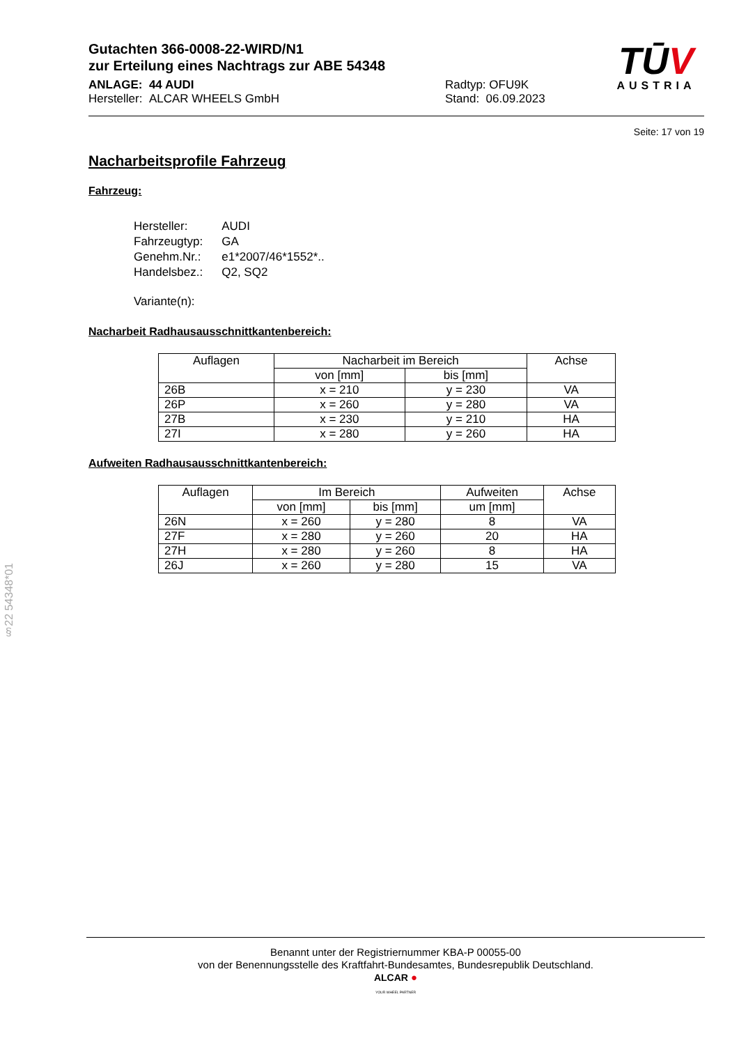Gutachten 366-0008-22-WIRD/N1
zur Erteilung eines Nachtrags zur ABE 54348
ANLAGE: 44 AUDI
Hersteller: ALCAR WHEELS GmbH
Radtyp: OFU9K
Stand: 06.09.2023
Seite: 17 von 19
Nacharbeitsprofile Fahrzeug
Fahrzeug:
| Hersteller: | AUDI |
| Fahrzeugtyp: | GA |
| Genehm.Nr.: | e1*2007/46*1552*.. |
| Handelsbez.: | Q2, SQ2 |
| Variante(n): | |
Nacharbeit Radhausausschnittkantenbereich:
| Auflagen | Nacharbeit im Bereich | | Achse |
| --- | --- | --- | --- |
| | von [mm] | bis [mm] | |
| 26B | x = 210 | y = 230 | VA |
| 26P | x = 260 | y = 280 | VA |
| 27B | x = 230 | y = 210 | HA |
| 27I | x = 280 | y = 260 | HA |
Aufweiten Radhausausschnittkantenbereich:
| Auflagen | Im Bereich | | Aufweiten | Achse |
| --- | --- | --- | --- | --- |
| | von [mm] | bis [mm] | um [mm] | |
| 26N | x = 260 | y = 280 | 8 | VA |
| 27F | x = 280 | y = 260 | 20 | HA |
| 27H | x = 280 | y = 260 | 8 | HA |
| 26J | x = 260 | y = 280 | 15 | VA |
TŪV
AUSTRIA
§22 54348*01
Benannt unter der Registriernummer KBA-P 00055-00
von der Benennungsstelle des Kraftfahrt-Bundesamtes, Bundesrepublik Deutschland.
ALCAR ●
YOUR WHEEL PARTNER